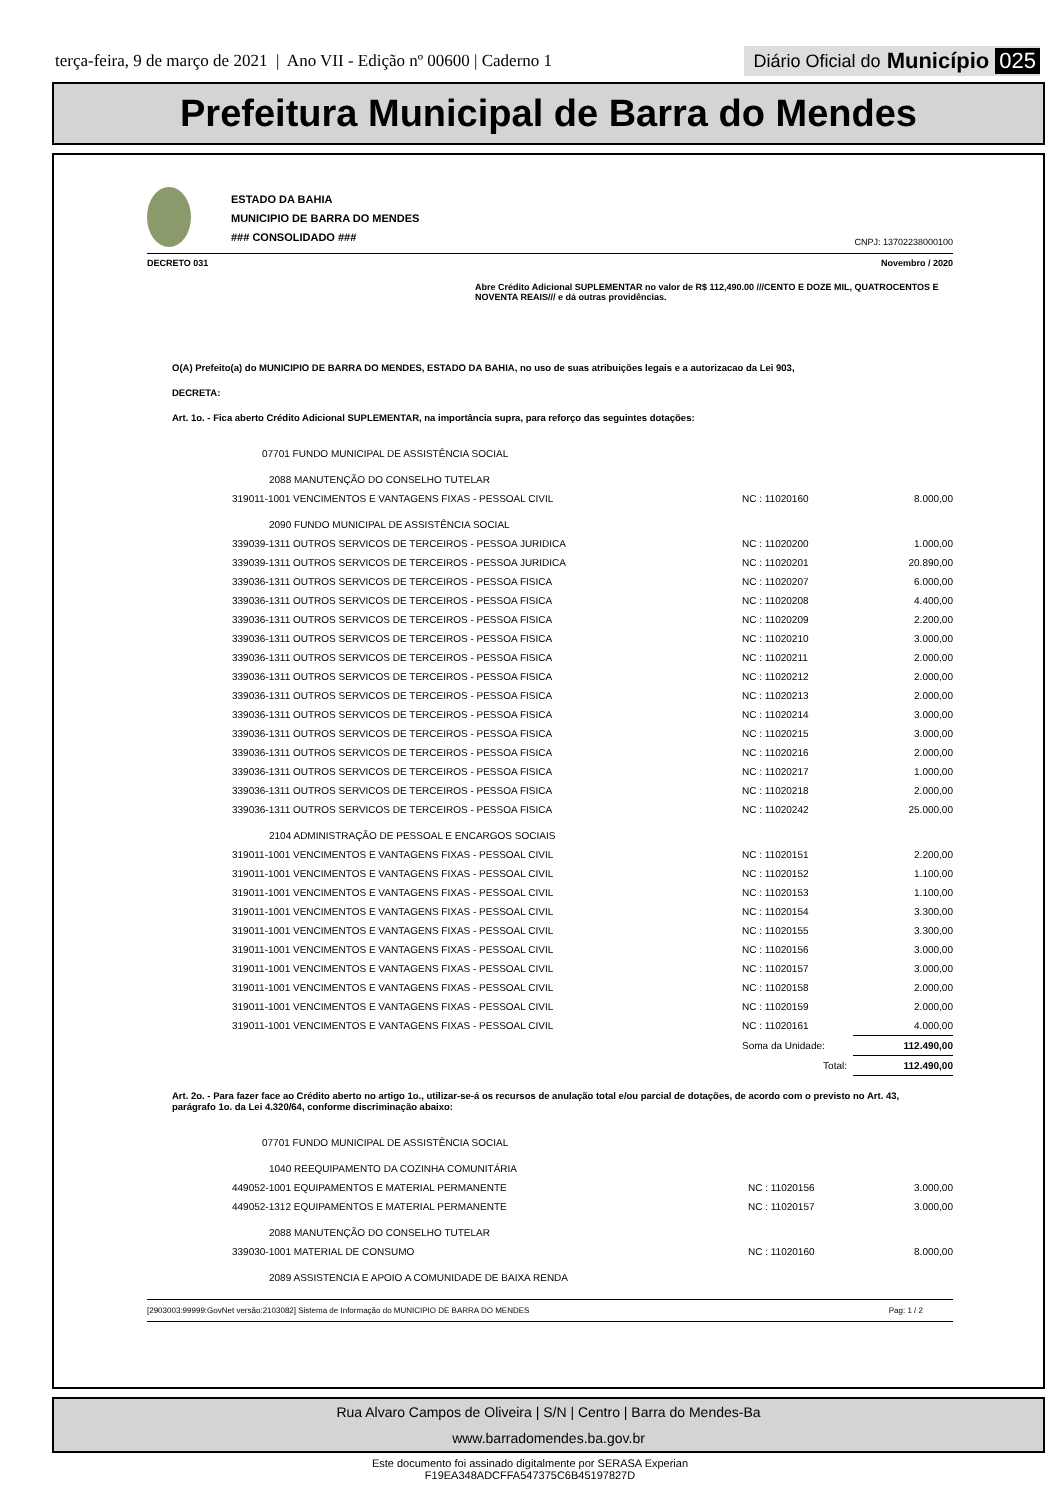terça-feira, 9 de março de 2021 | Ano VII - Edição nº 00600 | Caderno 1
Diário Oficial do Município 025
Prefeitura Municipal de Barra do Mendes
ESTADO DA BAHIA
MUNICIPIO DE BARRA DO MENDES
### CONSOLIDADO ###
CNPJ: 13702238000100
DECRETO 031 Novembro / 2020
Abre Crédito Adicional SUPLEMENTAR no valor de R$ 112,490.00 ///CENTO E DOZE MIL, QUATROCENTOS E NOVENTA REAIS/// e dá outras providências.
O(A) Prefeito(a) do MUNICIPIO DE BARRA DO MENDES, ESTADO DA BAHIA, no uso de suas atribuições legais e a autorizacao da Lei 903,
DECRETA:
Art. 1o. - Fica aberto Crédito Adicional SUPLEMENTAR, na importância supra, para reforço das seguintes dotações:
| 07701 FUNDO MUNICIPAL DE ASSISTÊNCIA SOCIAL | | |
| 2088 MANUTENÇÃO DO CONSELHO TUTELAR | | |
| 319011-1001 VENCIMENTOS E VANTAGENS FIXAS - PESSOAL CIVIL | NC : 11020160 | 8.000,00 |
| 2090 FUNDO MUNICIPAL DE ASSISTÊNCIA SOCIAL | | |
| 339039-1311 OUTROS SERVICOS DE TERCEIROS - PESSOA JURIDICA | NC : 11020200 | 1.000,00 |
| 339039-1311 OUTROS SERVICOS DE TERCEIROS - PESSOA JURIDICA | NC : 11020201 | 20.890,00 |
| 339036-1311 OUTROS SERVICOS DE TERCEIROS - PESSOA FISICA | NC : 11020207 | 6.000,00 |
| 339036-1311 OUTROS SERVICOS DE TERCEIROS - PESSOA FISICA | NC : 11020208 | 4.400,00 |
| 339036-1311 OUTROS SERVICOS DE TERCEIROS - PESSOA FISICA | NC : 11020209 | 2.200,00 |
| 339036-1311 OUTROS SERVICOS DE TERCEIROS - PESSOA FISICA | NC : 11020210 | 3.000,00 |
| 339036-1311 OUTROS SERVICOS DE TERCEIROS - PESSOA FISICA | NC : 11020211 | 2.000,00 |
| 339036-1311 OUTROS SERVICOS DE TERCEIROS - PESSOA FISICA | NC : 11020212 | 2.000,00 |
| 339036-1311 OUTROS SERVICOS DE TERCEIROS - PESSOA FISICA | NC : 11020213 | 2.000,00 |
| 339036-1311 OUTROS SERVICOS DE TERCEIROS - PESSOA FISICA | NC : 11020214 | 3.000,00 |
| 339036-1311 OUTROS SERVICOS DE TERCEIROS - PESSOA FISICA | NC : 11020215 | 3.000,00 |
| 339036-1311 OUTROS SERVICOS DE TERCEIROS - PESSOA FISICA | NC : 11020216 | 2.000,00 |
| 339036-1311 OUTROS SERVICOS DE TERCEIROS - PESSOA FISICA | NC : 11020217 | 1.000,00 |
| 339036-1311 OUTROS SERVICOS DE TERCEIROS - PESSOA FISICA | NC : 11020218 | 2.000,00 |
| 339036-1311 OUTROS SERVICOS DE TERCEIROS - PESSOA FISICA | NC : 11020242 | 25.000,00 |
| 2104 ADMINISTRAÇÃO DE PESSOAL E ENCARGOS SOCIAIS | | |
| 319011-1001 VENCIMENTOS E VANTAGENS FIXAS - PESSOAL CIVIL | NC : 11020151 | 2.200,00 |
| 319011-1001 VENCIMENTOS E VANTAGENS FIXAS - PESSOAL CIVIL | NC : 11020152 | 1.100,00 |
| 319011-1001 VENCIMENTOS E VANTAGENS FIXAS - PESSOAL CIVIL | NC : 11020153 | 1.100,00 |
| 319011-1001 VENCIMENTOS E VANTAGENS FIXAS - PESSOAL CIVIL | NC : 11020154 | 3.300,00 |
| 319011-1001 VENCIMENTOS E VANTAGENS FIXAS - PESSOAL CIVIL | NC : 11020155 | 3.300,00 |
| 319011-1001 VENCIMENTOS E VANTAGENS FIXAS - PESSOAL CIVIL | NC : 11020156 | 3.000,00 |
| 319011-1001 VENCIMENTOS E VANTAGENS FIXAS - PESSOAL CIVIL | NC : 11020157 | 3.000,00 |
| 319011-1001 VENCIMENTOS E VANTAGENS FIXAS - PESSOAL CIVIL | NC : 11020158 | 2.000,00 |
| 319011-1001 VENCIMENTOS E VANTAGENS FIXAS - PESSOAL CIVIL | NC : 11020159 | 2.000,00 |
| 319011-1001 VENCIMENTOS E VANTAGENS FIXAS - PESSOAL CIVIL | NC : 11020161 | 4.000,00 |
| | Soma da Unidade: | 112.490,00 |
| | Total: | 112.490,00 |
Art. 2o. - Para fazer face ao Crédito aberto no artigo 1o., utilizar-se-á os recursos de anulação total e/ou parcial de dotações, de acordo com o previsto no Art. 43, parágrafo 1o. da Lei 4.320/64, conforme discriminação abaixo:
| 07701 FUNDO MUNICIPAL DE ASSISTÊNCIA SOCIAL | | |
| 1040 REEQUIPAMENTO DA COZINHA COMUNITÁRIA | | |
| 449052-1001 EQUIPAMENTOS E MATERIAL PERMANENTE | NC : 11020156 | 3.000,00 |
| 449052-1312 EQUIPAMENTOS E MATERIAL PERMANENTE | NC : 11020157 | 3.000,00 |
| 2088 MANUTENÇÃO DO CONSELHO TUTELAR | | |
| 339030-1001 MATERIAL DE CONSUMO | NC : 11020160 | 8.000,00 |
| 2089 ASSISTENCIA E APOIO A COMUNIDADE DE BAIXA RENDA | | |
[2903003:99999:GovNet versão:2103082] Sistema de Informação do MUNICIPIO DE BARRA DO MENDES Pag: 1 / 2
Rua Alvaro Campos de Oliveira | S/N | Centro | Barra do Mendes-Ba
www.barradomendes.ba.gov.br
Este documento foi assinado digitalmente por SERASA Experian
F19EA348ADCFFA547375C6B45197827D